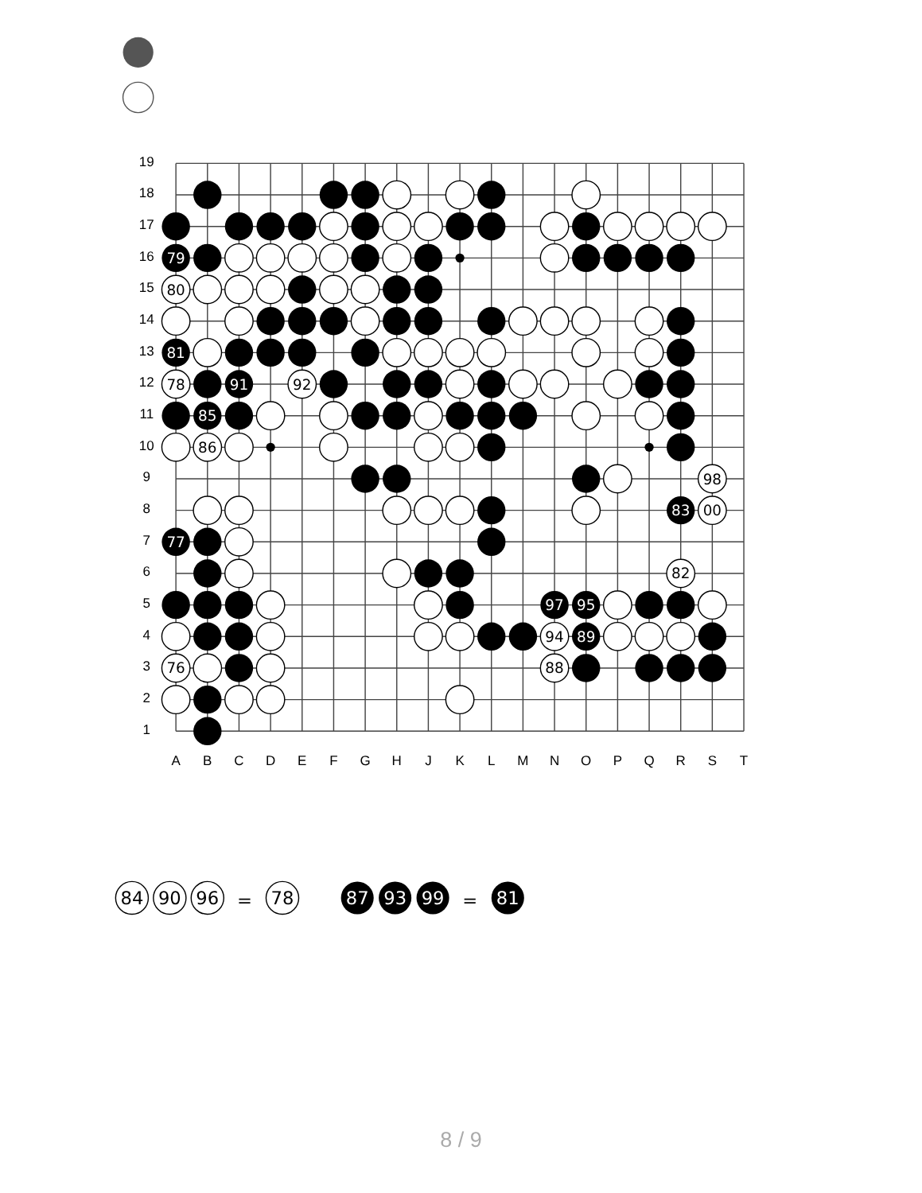19
18
17
16
15
14
13
12
11
10
9
8
7
6
5
4
3
2
1
A
B
C
D
E
F
G
H
J
K
L
M
N
O
P
Q
R
S
T
79
80
81
78
91
92
85
86
98
83
00
77
82
97
95
94
89
76
88
84
90
96
=
78
87
93
99
=
81
8 / 9